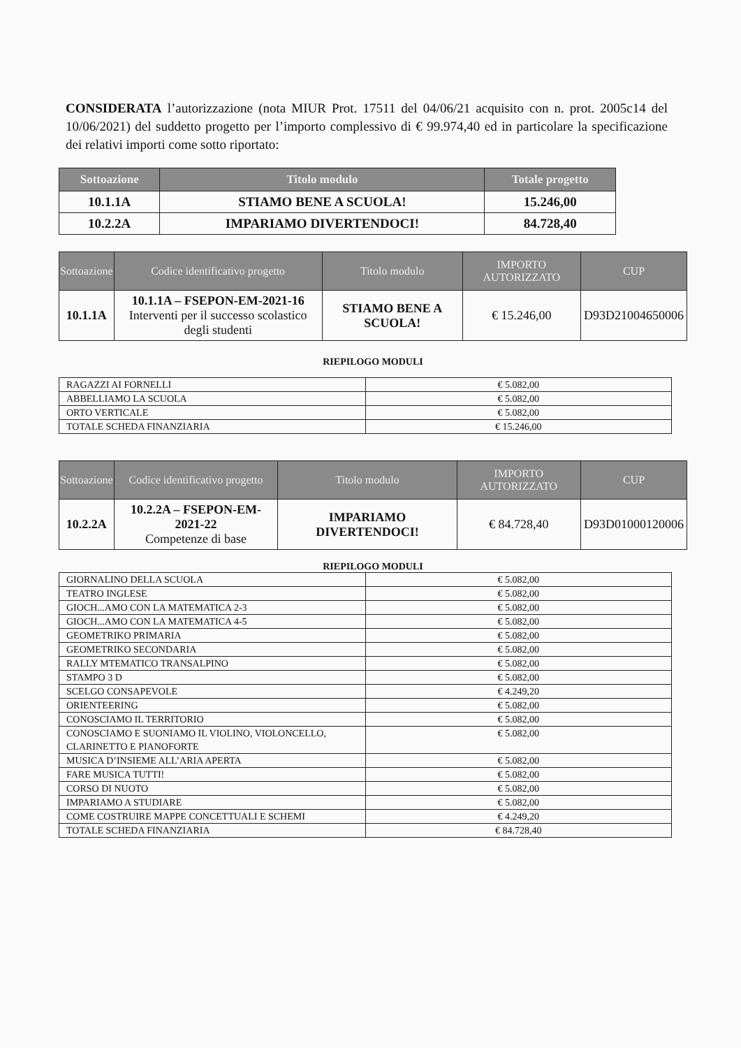CONSIDERATA l’autorizzazione (nota MIUR Prot. 17511 del 04/06/21 acquisito con n. prot. 2005c14 del 10/06/2021) del suddetto progetto per l’importo complessivo di € 99.974,40 ed in particolare la specificazione dei relativi importi come sotto riportato:
| Sottoazione | Titolo modulo | Totale progetto |
| --- | --- | --- |
| 10.1.1A | STIAMO BENE A SCUOLA! | 15.246,00 |
| 10.2.2A | IMPARIAMO DIVERTENDOCI! | 84.728,40 |
| Sottoazione | Codice identificativo progetto | Titolo modulo | IMPORTO AUTORIZZATO | CUP |
| --- | --- | --- | --- | --- |
| 10.1.1A | 10.1.1A – FSEPON-EM-2021-16 Interventi per il successo scolastico degli studenti | STIAMO BENE A SCUOLA! | € 15.246,00 | D93D21004650006 |
RIEPILOGO MODULI
| RAGAZZI AI FORNELLI | € 5.082,00 |
| ABBELLIAMO LA SCUOLA | € 5.082,00 |
| ORTO VERTICALE | € 5.082,00 |
| TOTALE SCHEDA FINANZIARIA | € 15.246,00 |
| Sottoazione | Codice identificativo progetto | Titolo modulo | IMPORTO AUTORIZZATO | CUP |
| --- | --- | --- | --- | --- |
| 10.2.2A | 10.2.2A – FSEPON-EM-2021-22 Competenze di base | IMPARIAMO DIVERTENDOCI! | € 84.728,40 | D93D01000120006 |
RIEPILOGO MODULI
| GIORNALINO DELLA SCUOLA | € 5.082,00 |
| TEATRO INGLESE | € 5.082,00 |
| GIOCH...AMO CON LA MATEMATICA 2-3 | € 5.082,00 |
| GIOCH...AMO CON LA MATEMATICA 4-5 | € 5.082,00 |
| GEOMETRIKO PRIMARIA | € 5.082,00 |
| GEOMETRIKO SECONDARIA | € 5.082,00 |
| RALLY MTEMATICO TRANSALPINO | € 5.082,00 |
| STAMPO 3 D | € 5.082,00 |
| SCELGO CONSAPEVOLE | € 4.249,20 |
| ORIENTEERING | € 5.082,00 |
| CONOSCIAMO IL TERRITORIO | € 5.082,00 |
| CONOSCIAMO E SUONIAMO IL VIOLINO, VIOLONCELLO, CLARINETTO E PIANOFORTE | € 5.082,00 |
| MUSICA D’INSIEME ALL’ARIA APERTA | € 5.082,00 |
| FARE MUSICA TUTTI! | € 5.082,00 |
| CORSO DI NUOTO | € 5.082,00 |
| IMPARIAMO A STUDIARE | € 5.082,00 |
| COME COSTRUIRE MAPPE CONCETTUALI E SCHEMI | € 4.249,20 |
| TOTALE SCHEDA FINANZIARIA | € 84.728,40 |